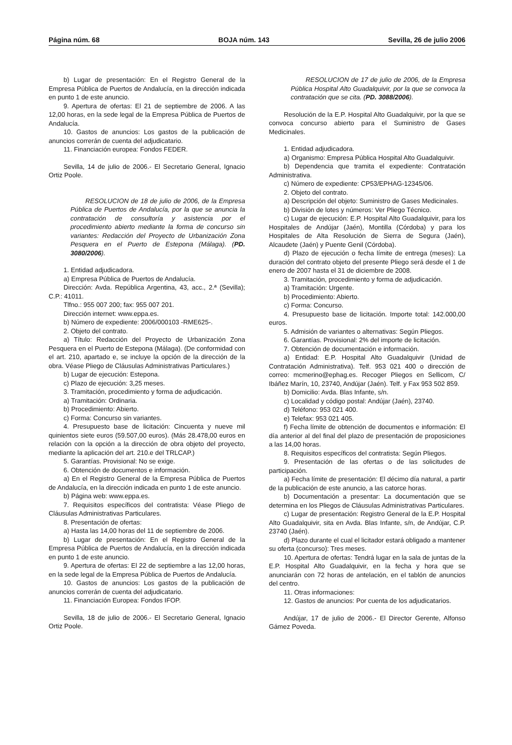Página núm. 68 BOJA núm. 143 Sevilla, 26 de julio 2006
b) Lugar de presentación: En el Registro General de la Empresa Pública de Puertos de Andalucía, en la dirección indicada en punto 1 de este anuncio.
9. Apertura de ofertas: El 21 de septiembre de 2006. A las 12,00 horas, en la sede legal de la Empresa Pública de Puertos de Andalucía.
10. Gastos de anuncios: Los gastos de la publicación de anuncios correrán de cuenta del adjudicatario.
11. Financiación europea: Fondos FEDER.
Sevilla, 14 de julio de 2006.- El Secretario General, Ignacio Ortiz Poole.
RESOLUCION de 18 de julio de 2006, de la Empresa Pública de Puertos de Andalucía, por la que se anuncia la contratación de consultoría y asistencia por el procedimiento abierto mediante la forma de concurso sin variantes: Redacción del Proyecto de Urbanización Zona Pesquera en el Puerto de Estepona (Málaga). (PD. 3080/2006).
1. Entidad adjudicadora.
a) Empresa Pública de Puertos de Andalucía.
Dirección: Avda. República Argentina, 43, acc., 2.ª (Sevilla); C.P.: 41011.
Tlfno.: 955 007 200; fax: 955 007 201.
Dirección internet: www.eppa.es.
b) Número de expediente: 2006/000103 -RME625-.
2. Objeto del contrato.
a) Título: Redacción del Proyecto de Urbanización Zona Pesquera en el Puerto de Estepona (Málaga). (De conformidad con el art. 210, apartado e, se incluye la opción de la dirección de la obra. Véase Pliego de Cláusulas Administrativas Particulares.)
b) Lugar de ejecución: Estepona.
c) Plazo de ejecución: 3,25 meses.
3. Tramitación, procedimiento y forma de adjudicación.
a) Tramitación: Ordinaria.
b) Procedimiento: Abierto.
c) Forma: Concurso sin variantes.
4. Presupuesto base de licitación: Cincuenta y nueve mil quinientos siete euros (59.507,00 euros). (Más 28.478,00 euros en relación con la opción a la dirección de obra objeto del proyecto, mediante la aplicación del art. 210.e del TRLCAP.)
5. Garantías. Provisional: No se exige.
6. Obtención de documentos e información.
a) En el Registro General de la Empresa Pública de Puertos de Andalucía, en la dirección indicada en punto 1 de este anuncio.
b) Página web: www.eppa.es.
7. Requisitos específicos del contratista: Véase Pliego de Cláusulas Administrativas Particulares.
8. Presentación de ofertas:
a) Hasta las 14,00 horas del 11 de septiembre de 2006.
b) Lugar de presentación: En el Registro General de la Empresa Pública de Puertos de Andalucía, en la dirección indicada en punto 1 de este anuncio.
9. Apertura de ofertas: El 22 de septiembre a las 12,00 horas, en la sede legal de la Empresa Pública de Puertos de Andalucía.
10. Gastos de anuncios: Los gastos de la publicación de anuncios correrán de cuenta del adjudicatario.
11. Financiación Europea: Fondos IFOP.
Sevilla, 18 de julio de 2006.- El Secretario General, Ignacio Ortiz Poole.
RESOLUCION de 17 de julio de 2006, de la Empresa Pública Hospital Alto Guadalquivir, por la que se convoca la contratación que se cita. (PD. 3088/2006).
Resolución de la E.P. Hospital Alto Guadalquivir, por la que se convoca concurso abierto para el Suministro de Gases Medicinales.
1. Entidad adjudicadora.
a) Organismo: Empresa Pública Hospital Alto Guadalquivir.
b) Dependencia que tramita el expediente: Contratación Administrativa.
c) Número de expediente: CP53/EPHAG-12345/06.
2. Objeto del contrato.
a) Descripción del objeto: Suministro de Gases Medicinales.
b) División de lotes y números: Ver Pliego Técnico.
c) Lugar de ejecución: E.P. Hospital Alto Guadalquivir, para los Hospitales de Andújar (Jaén), Montilla (Córdoba) y para los Hospitales de Alta Resolución de Sierra de Segura (Jaén), Alcaudete (Jaén) y Puente Genil (Córdoba).
d) Plazo de ejecución o fecha límite de entrega (meses): La duración del contrato objeto del presente Pliego será desde el 1 de enero de 2007 hasta el 31 de diciembre de 2008.
3. Tramitación, procedimiento y forma de adjudicación.
a) Tramitación: Urgente.
b) Procedimiento: Abierto.
c) Forma: Concurso.
4. Presupuesto base de licitación. Importe total: 142.000,00 euros.
5. Admisión de variantes o alternativas: Según Pliegos.
6. Garantías. Provisional: 2% del importe de licitación.
7. Obtención de documentación e información.
a) Entidad: E.P. Hospital Alto Guadalquivir (Unidad de Contratación Administrativa). Telf. 953 021 400 o dirección de correo: mcmerino@ephag.es. Recoger Pliegos en Sellicom, C/ Ibáñez Marín, 10, 23740, Andújar (Jaén). Telf. y Fax 953 502 859.
b) Domicilio: Avda. Blas Infante, s/n.
c) Localidad y código postal: Andújar (Jaén), 23740.
d) Teléfono: 953 021 400.
e) Telefax: 953 021 405.
f) Fecha límite de obtención de documentos e información: El día anterior al del final del plazo de presentación de proposiciones a las 14,00 horas.
8. Requisitos específicos del contratista: Según Pliegos.
9. Presentación de las ofertas o de las solicitudes de participación.
a) Fecha límite de presentación: El décimo día natural, a partir de la publicación de este anuncio, a las catorce horas.
b) Documentación a presentar: La documentación que se determina en los Pliegos de Cláusulas Administrativas Particulares.
c) Lugar de presentación: Registro General de la E.P. Hospital Alto Guadalquivir, sita en Avda. Blas Infante, s/n, de Andújar, C.P. 23740 (Jaén).
d) Plazo durante el cual el licitador estará obligado a mantener su oferta (concurso): Tres meses.
10. Apertura de ofertas: Tendrá lugar en la sala de juntas de la E.P. Hospital Alto Guadalquivir, en la fecha y hora que se anunciarán con 72 horas de antelación, en el tablón de anuncios del centro.
11. Otras informaciones:
12. Gastos de anuncios: Por cuenta de los adjudicatarios.
Andújar, 17 de julio de 2006.- El Director Gerente, Alfonso Gámez Poveda.